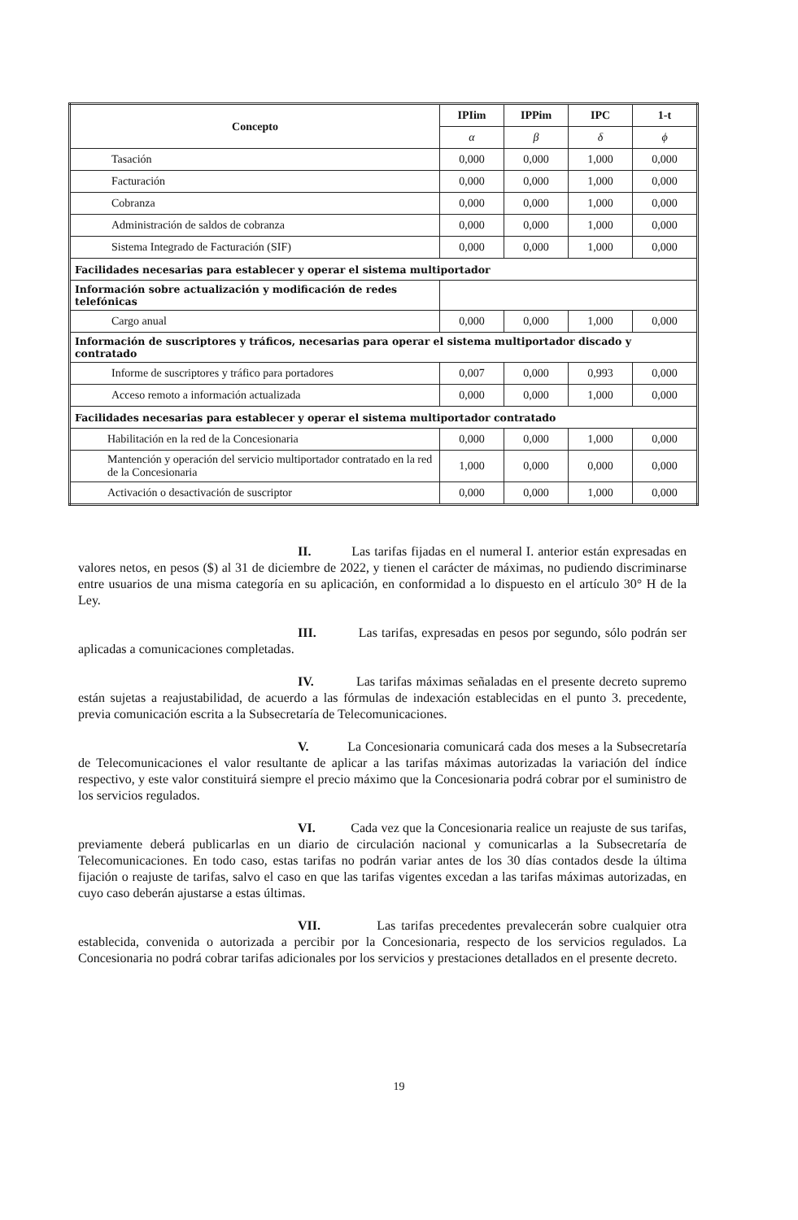| Concepto | IPIim | IPPim | IPC | 1-t |
| --- | --- | --- | --- | --- |
| | α | β | δ | ϕ |
| Tasación | 0,000 | 0,000 | 1,000 | 0,000 |
| Facturación | 0,000 | 0,000 | 1,000 | 0,000 |
| Cobranza | 0,000 | 0,000 | 1,000 | 0,000 |
| Administración de saldos de cobranza | 0,000 | 0,000 | 1,000 | 0,000 |
| Sistema Integrado de Facturación (SIF) | 0,000 | 0,000 | 1,000 | 0,000 |
| Facilidades necesarias para establecer y operar el sistema multiportador | | | | |
| Información sobre actualización y modificación de redes telefónicas | | | | |
| Cargo anual | 0,000 | 0,000 | 1,000 | 0,000 |
| Información de suscriptores y tráficos, necesarias para operar el sistema multiportador discado y contratado | | | | |
| Informe de suscriptores y tráfico para portadores | 0,007 | 0,000 | 0,993 | 0,000 |
| Acceso remoto a información actualizada | 0,000 | 0,000 | 1,000 | 0,000 |
| Facilidades necesarias para establecer y operar el sistema multiportador contratado | | | | |
| Habilitación en la red de la Concesionaria | 0,000 | 0,000 | 1,000 | 0,000 |
| Mantención y operación del servicio multiportador contratado en la red de la Concesionaria | 1,000 | 0,000 | 0,000 | 0,000 |
| Activación o desactivación de suscriptor | 0,000 | 0,000 | 1,000 | 0,000 |
II. Las tarifas fijadas en el numeral I. anterior están expresadas en valores netos, en pesos ($) al 31 de diciembre de 2022, y tienen el carácter de máximas, no pudiendo discriminarse entre usuarios de una misma categoría en su aplicación, en conformidad a lo dispuesto en el artículo 30° H de la Ley.
III. Las tarifas, expresadas en pesos por segundo, sólo podrán ser aplicadas a comunicaciones completadas.
IV. Las tarifas máximas señaladas en el presente decreto supremo están sujetas a reajustabilidad, de acuerdo a las fórmulas de indexación establecidas en el punto 3. precedente, previa comunicación escrita a la Subsecretaría de Telecomunicaciones.
V. La Concesionaria comunicará cada dos meses a la Subsecretaría de Telecomunicaciones el valor resultante de aplicar a las tarifas máximas autorizadas la variación del índice respectivo, y este valor constituirá siempre el precio máximo que la Concesionaria podrá cobrar por el suministro de los servicios regulados.
VI. Cada vez que la Concesionaria realice un reajuste de sus tarifas, previamente deberá publicarlas en un diario de circulación nacional y comunicarlas a la Subsecretaría de Telecomunicaciones. En todo caso, estas tarifas no podrán variar antes de los 30 días contados desde la última fijación o reajuste de tarifas, salvo el caso en que las tarifas vigentes excedan a las tarifas máximas autorizadas, en cuyo caso deberán ajustarse a estas últimas.
VII. Las tarifas precedentes prevalecerán sobre cualquier otra establecida, convenida o autorizada a percibir por la Concesionaria, respecto de los servicios regulados. La Concesionaria no podrá cobrar tarifas adicionales por los servicios y prestaciones detallados en el presente decreto.
19